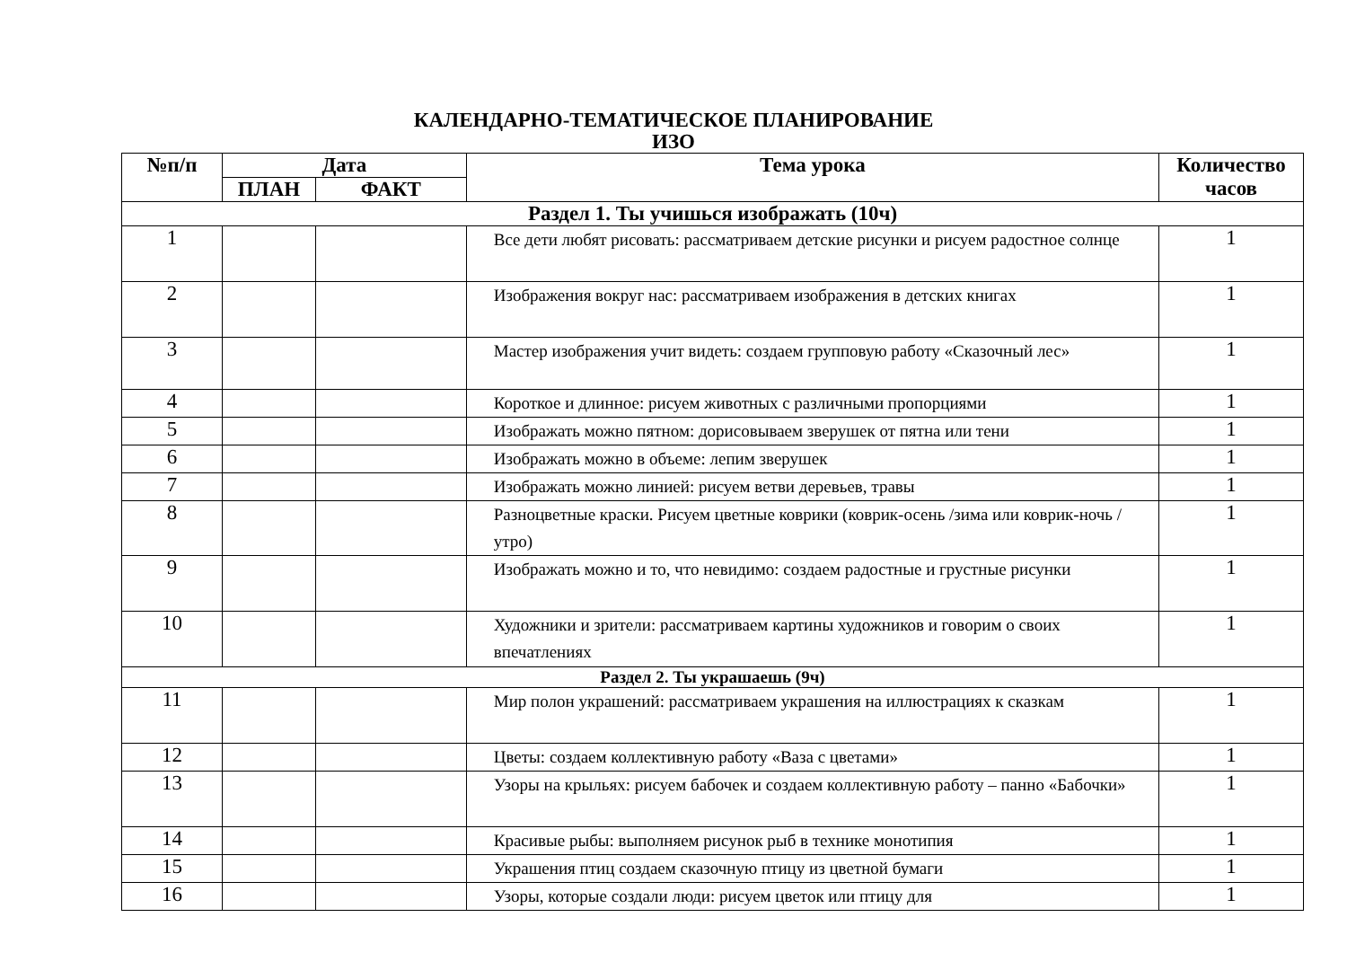КАЛЕНДАРНО-ТЕМАТИЧЕСКОЕ ПЛАНИРОВАНИЕ
ИЗО
| №п/п | Дата | | Тема урока | Количество часов |
| --- | --- | --- | --- | --- |
| | ПЛАН | ФАКТ | | |
| Раздел 1. Ты учишься изображать (10ч) | | | | |
| 1 | | | Все дети любят рисовать: рассматриваем детские рисунки и рисуем радостное солнце | 1 |
| 2 | | | Изображения вокруг нас: рассматриваем изображения в детских книгах | 1 |
| 3 | | | Мастер изображения учит видеть: создаем групповую работу «Сказочный лес» | 1 |
| 4 | | | Короткое и длинное: рисуем животных с различными пропорциями | 1 |
| 5 | | | Изображать можно пятном: дорисовываем зверушек от пятна или тени | 1 |
| 6 | | | Изображать можно в объеме: лепим зверушек | 1 |
| 7 | | | Изображать можно линией: рисуем ветви деревьев, травы | 1 |
| 8 | | | Разноцветные краски. Рисуем цветные коврики (коврик-осень /зима или коврик-ночь / утро) | 1 |
| 9 | | | Изображать можно и то, что невидимо: создаем радостные и грустные рисунки | 1 |
| 10 | | | Художники и зрители: рассматриваем картины художников и говорим о своих впечатлениях | 1 |
| Раздел 2. Ты украшаешь (9ч) | | | | |
| 11 | | | Мир полон украшений: рассматриваем украшения на иллюстрациях к сказкам | 1 |
| 12 | | | Цветы: создаем коллективную работу «Ваза с цветами» | 1 |
| 13 | | | Узоры на крыльях: рисуем бабочек и создаем коллективную работу – панно «Бабочки» | 1 |
| 14 | | | Красивые рыбы: выполняем рисунок рыб в технике монотипия | 1 |
| 15 | | | Украшения птиц создаем сказочную птицу из цветной бумаги | 1 |
| 16 | | | Узоры, которые создали люди: рисуем цветок или птицу для | 1 |